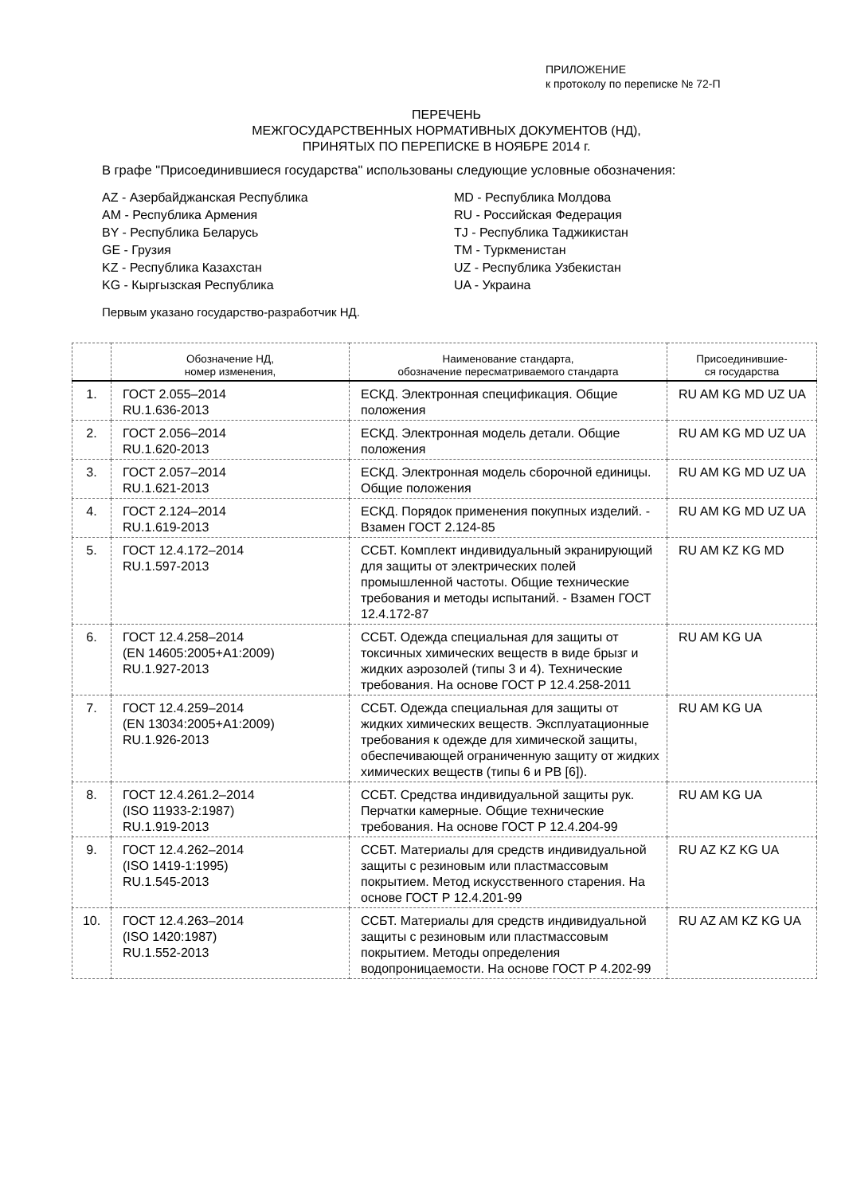ПРИЛОЖЕНИЕ
к протоколу по переписке № 72-П
ПЕРЕЧЕНЬ
МЕЖГОСУДАРСТВЕННЫХ НОРМАТИВНЫХ ДОКУМЕНТОВ (НД),
ПРИНЯТЫХ ПО ПЕРЕПИСКЕ В НОЯБРЕ 2014 г.
В графе "Присоединившиеся государства" использованы следующие условные обозначения:
AZ - Азербайджанская Республика
AM - Республика Армения
BY - Республика Беларусь
GE - Грузия
KZ - Республика Казахстан
KG - Кыргызская Республика
MD - Республика Молдова
RU - Российская Федерация
TJ - Республика Таджикистан
TM - Туркменистан
UZ - Республика Узбекистан
UA - Украина
Первым указано государство-разработчик НД.
| | Обозначение НД, номер изменения, | Наименование стандарта, обозначение пересматриваемого стандарта | Присоединившие- ся государства |
| --- | --- | --- | --- |
| 1. | ГОСТ 2.055–2014 RU.1.636-2013 | ЕСКД. Электронная спецификация. Общие положения | RU AM KG MD UZ UA |
| 2. | ГОСТ 2.056–2014 RU.1.620-2013 | ЕСКД. Электронная модель детали. Общие положения | RU AM KG MD UZ UA |
| 3. | ГОСТ 2.057–2014 RU.1.621-2013 | ЕСКД. Электронная модель сборочной единицы. Общие положения | RU AM KG MD UZ UA |
| 4. | ГОСТ 2.124–2014 RU.1.619-2013 | ЕСКД. Порядок применения покупных изделий. - Взамен ГОСТ 2.124-85 | RU AM KG MD UZ UA |
| 5. | ГОСТ 12.4.172–2014 RU.1.597-2013 | ССБТ. Комплект индивидуальный экранирующий для защиты от электрических полей промышленной частоты. Общие технические требования и методы испытаний. - Взамен ГОСТ 12.4.172-87 | RU AM KZ KG MD |
| 6. | ГОСТ 12.4.258–2014 (EN 14605:2005+A1:2009) RU.1.927-2013 | ССБТ. Одежда специальная для защиты от токсичных химических веществ в виде брызг и жидких аэрозолей (типы 3 и 4). Технические требования. На основе ГОСТ Р 12.4.258-2011 | RU AM KG UA |
| 7. | ГОСТ 12.4.259–2014 (EN 13034:2005+A1:2009) RU.1.926-2013 | ССБТ. Одежда специальная для защиты от жидких химических веществ. Эксплуатационные требования к одежде для химической защиты, обеспечивающей ограниченную защиту от жидких химических веществ (типы 6 и PB [6]). | RU AM KG UA |
| 8. | ГОСТ 12.4.261.2–2014 (ISO 11933-2:1987) RU.1.919-2013 | ССБТ. Средства индивидуальной защиты рук. Перчатки камерные. Общие технические требования. На основе ГОСТ Р 12.4.204-99 | RU AM KG UA |
| 9. | ГОСТ 12.4.262–2014 (ISO 1419-1:1995) RU.1.545-2013 | ССБТ. Материалы для средств индивидуальной защиты с резиновым или пластмассовым покрытием. Метод искусственного старения. На основе ГОСТ Р 12.4.201-99 | RU AZ KZ KG UA |
| 10. | ГОСТ 12.4.263–2014 (ISO 1420:1987) RU.1.552-2013 | ССБТ. Материалы для средств индивидуальной защиты с резиновым или пластмассовым покрытием. Методы определения водопроницаемости. На основе ГОСТ Р 4.202-99 | RU AZ AM KZ KG UA |